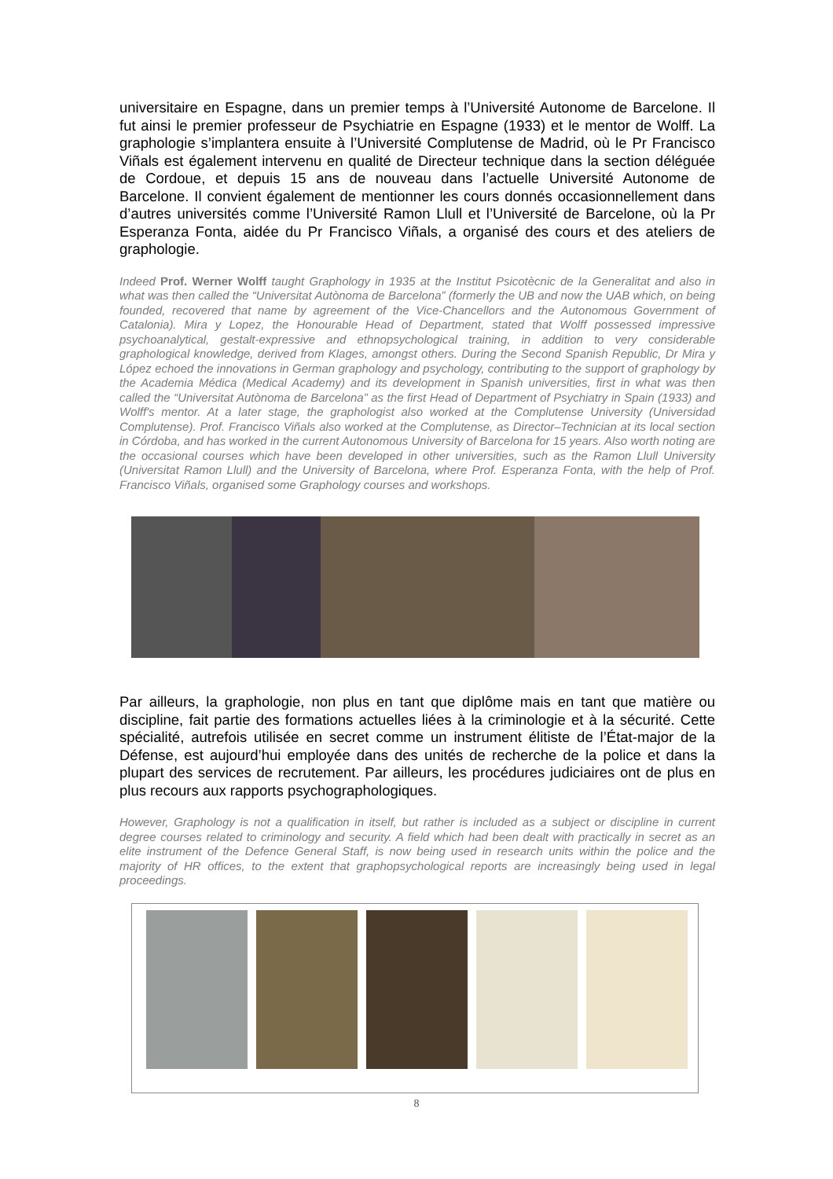universitaire en Espagne, dans un premier temps à l’Université Autonome de Barcelone. Il fut ainsi le premier professeur de Psychiatrie en Espagne (1933) et le mentor de Wolff. La graphologie s’implantera ensuite à l’Université Complutense de Madrid, où le Pr Francisco Viñals est également intervenu en qualité de Directeur technique dans la section déléguée de Cordoue, et depuis 15 ans de nouveau dans l’actuelle Université Autonome de Barcelone. Il convient également de mentionner les cours donnés occasionnellement dans d’autres universités comme l’Université Ramon Llull et l’Université de Barcelone, où la Pr Esperanza Fonta, aidée du Pr Francisco Viñals, a organisé des cours et des ateliers de graphologie.
Indeed Prof. Werner Wolff taught Graphology in 1935 at the Institut Psicotècnic de la Generalitat and also in what was then called the “Universitat Autònoma de Barcelona” (formerly the UB and now the UAB which, on being founded, recovered that name by agreement of the Vice-Chancellors and the Autonomous Government of Catalonia). Mira y Lopez, the Honourable Head of Department, stated that Wolff possessed impressive psychoanalytical, gestalt-expressive and ethnopsychological training, in addition to very considerable graphological knowledge, derived from Klages, amongst others. During the Second Spanish Republic, Dr Mira y López echoed the innovations in German graphology and psychology, contributing to the support of graphology by the Academia Médica (Medical Academy) and its development in Spanish universities, first in what was then called the “Universitat Autònoma de Barcelona” as the first Head of Department of Psychiatry in Spain (1933) and Wolff's mentor. At a later stage, the graphologist also worked at the Complutense University (Universidad Complutense). Prof. Francisco Viñals also worked at the Complutense, as Director–Technician at its local section in Córdoba, and has worked in the current Autonomous University of Barcelona for 15 years. Also worth noting are the occasional courses which have been developed in other universities, such as the Ramon Llull University (Universitat Ramon Llull) and the University of Barcelona, where Prof. Esperanza Fonta, with the help of Prof. Francisco Viñals, organised some Graphology courses and workshops.
Par ailleurs, la graphologie, non plus en tant que diplôme mais en tant que matière ou discipline, fait partie des formations actuelles liées à la criminologie et à la sécurité. Cette spécialité, autrefois utilisée en secret comme un instrument élitiste de l’État-major de la Défense, est aujourd’hui employée dans des unités de recherche de la police et dans la plupart des services de recrutement. Par ailleurs, les procédures judiciaires ont de plus en plus recours aux rapports psychographologiques.
However, Graphology is not a qualification in itself, but rather is included as a subject or discipline in current degree courses related to criminology and security. A field which had been dealt with practically in secret as an elite instrument of the Defence General Staff, is now being used in research units within the police and the majority of HR offices, to the extent that graphopsychological reports are increasingly being used in legal proceedings.
8